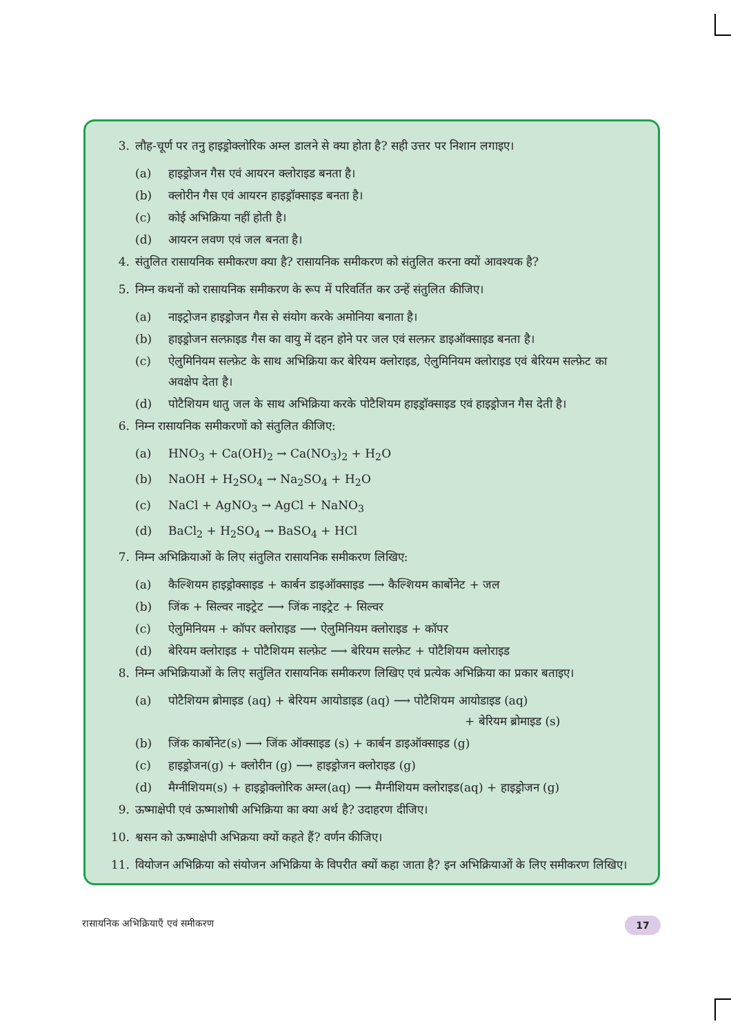3. लौह-चूर्ण पर तनु हाइड्रोक्लोरिक अम्ल डालने से क्या होता है? सही उत्तर पर निशान लगाइए।
(a) हाइड्रोजन गैस एवं आयरन क्लोराइड बनता है।
(b) क्लोरीन गैस एवं आयरन हाइड्रॉक्साइड बनता है।
(c) कोई अभिक्रिया नहीं होती है।
(d) आयरन लवण एवं जल बनता है।
4. संतुलित रासायनिक समीकरण क्या है? रासायनिक समीकरण को संतुलित करना क्यों आवश्यक है?
5. निम्न कथनों को रासायनिक समीकरण के रूप में परिवर्तित कर उन्हें संतुलित कीजिए।
(a) नाइट्रोजन हाइड्रोजन गैस से संयोग करके अमोनिया बनाता है।
(b) हाइड्रोजन सल्फ़ाइड गैस का वायु में दहन होने पर जल एवं सल्फ़र डाइऑक्साइड बनता है।
(c) ऐलुमिनियम सल्फ़ेट के साथ अभिक्रिया कर बेरियम क्लोराइड, ऐलुमिनियम क्लोराइड एवं बेरियम सल्फ़ेट का अवक्षेप देता है।
(d) पोटैशियम धातु जल के साथ अभिक्रिया करके पोटैशियम हाइड्रॉक्साइड एवं हाइड्रोजन गैस देती है।
6. निम्न रासायनिक समीकरणों को संतुलित कीजिए:
(a) HNO<sub>3</sub> + Ca(OH)<sub>2</sub> → Ca(NO<sub>3</sub>)<sub>2</sub> + H<sub>2</sub>O
(b) NaOH + H<sub>2</sub>SO<sub>4</sub> → Na<sub>2</sub>SO<sub>4</sub> + H<sub>2</sub>O
(c) NaCl + AgNO<sub>3</sub> → AgCl + NaNO<sub>3</sub>
(d) BaCl<sub>2</sub> + H<sub>2</sub>SO<sub>4</sub> → BaSO<sub>4</sub> + HCl
7. निम्न अभिक्रियाओं के लिए संतुलित रासायनिक समीकरण लिखिए:
(a) कैल्शियम हाइड्रोक्साइड + कार्बन डाइऑक्साइड ⟶ कैल्शियम कार्बोनेट + जल
(b) जिंक + सिल्वर नाइट्रेट ⟶ जिंक नाइट्रेट + सिल्वर
(c) ऐलुमिनियम + कॉपर क्लोराइड ⟶ ऐलुमिनियम क्लोराइड + कॉपर
(d) बेरियम क्लोराइड + पोटैशियम सल्फ़ेट ⟶ बेरियम सल्फ़ेट + पोटैशियम क्लोराइड
8. निम्न अभिक्रियाओं के लिए सतुंलित रासायनिक समीकरण लिखिए एवं प्रत्येक अभिक्रिया का प्रकार बताइए।
(a) पोटैशियम ब्रोमाइड (aq) + बेरियम आयोडाइड (aq) ⟶ पोटैशियम आयोडाइड (aq)
+ बेरियम ब्रोमाइड (s)
(b) जिंक कार्बोनेट(s) ⟶ जिंक ऑक्साइड (s) + कार्बन डाइऑक्साइड (g)
(c) हाइड्रोजन(g) + क्लोरीन (g) ⟶ हाइड्रोजन क्लोराइड (g)
(d) मैग्नीशियम(s) + हाइड्रोक्लोरिक अम्ल(aq) ⟶ मैग्नीशियम क्लोराइड(aq) + हाइड्रोजन (g)
9. ऊष्माक्षेपी एवं ऊष्माशोषी अभिक्रिया का क्या अर्थ है? उदाहरण दीजिए।
10. श्वसन को ऊष्माक्षेपी अभिक्रया क्यों कहते हैं? वर्णन कीजिए।
11. वियोजन अभिक्रिया को संयोजन अभिक्रिया के विपरीत क्यों कहा जाता है? इन अभिक्रियाओं के लिए समीकरण लिखिए।
रासायनिक अभिक्रियाएँ एवं समीकरण
17